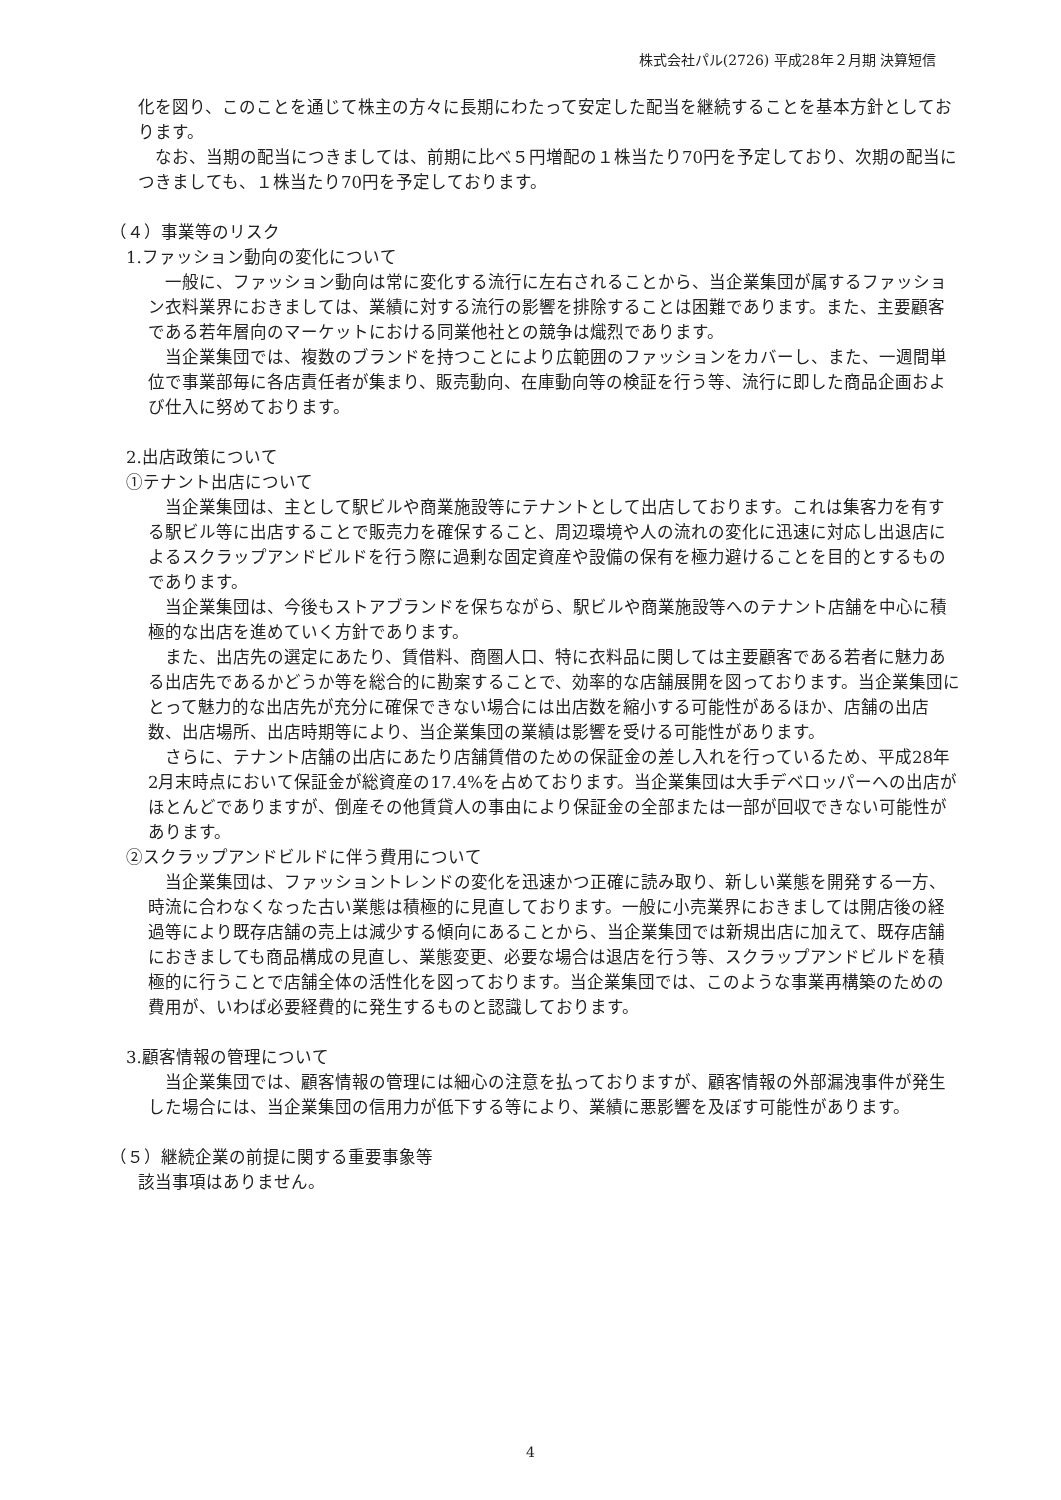株式会社パル(2726) 平成28年２月期 決算短信
化を図り、このことを通じて株主の方々に長期にわたって安定した配当を継続することを基本方針としております。
　なお、当期の配当につきましては、前期に比べ５円増配の１株当たり70円を予定しており、次期の配当につきましても、１株当たり70円を予定しております。
（４）事業等のリスク
1.ファッション動向の変化について
　一般に、ファッション動向は常に変化する流行に左右されることから、当企業集団が属するファッション衣料業界におきましては、業績に対する流行の影響を排除することは困難であります。また、主要顧客である若年層向のマーケットにおける同業他社との競争は熾烈であります。
　当企業集団では、複数のブランドを持つことにより広範囲のファッションをカバーし、また、一週間単位で事業部毎に各店責任者が集まり、販売動向、在庫動向等の検証を行う等、流行に即した商品企画および仕入に努めております。
2.出店政策について
①テナント出店について
　当企業集団は、主として駅ビルや商業施設等にテナントとして出店しております。これは集客力を有する駅ビル等に出店することで販売力を確保すること、周辺環境や人の流れの変化に迅速に対応し出退店によるスクラップアンドビルドを行う際に過剰な固定資産や設備の保有を極力避けることを目的とするものであります。
　当企業集団は、今後もストアブランドを保ちながら、駅ビルや商業施設等へのテナント店舗を中心に積極的な出店を進めていく方針であります。
　また、出店先の選定にあたり、賃借料、商圏人口、特に衣料品に関しては主要顧客である若者に魅力ある出店先であるかどうか等を総合的に勘案することで、効率的な店舗展開を図っております。当企業集団にとって魅力的な出店先が充分に確保できない場合には出店数を縮小する可能性があるほか、店舗の出店数、出店場所、出店時期等により、当企業集団の業績は影響を受ける可能性があります。
　さらに、テナント店舗の出店にあたり店舗賃借のための保証金の差し入れを行っているため、平成28年2月末時点において保証金が総資産の17.4%を占めております。当企業集団は大手デベロッパーへの出店がほとんどでありますが、倒産その他賃貸人の事由により保証金の全部または一部が回収できない可能性があります。
②スクラップアンドビルドに伴う費用について
　当企業集団は、ファッショントレンドの変化を迅速かつ正確に読み取り、新しい業態を開発する一方、時流に合わなくなった古い業態は積極的に見直しております。一般に小売業界におきましては開店後の経過等により既存店舗の売上は減少する傾向にあることから、当企業集団では新規出店に加えて、既存店舗におきましても商品構成の見直し、業態変更、必要な場合は退店を行う等、スクラップアンドビルドを積極的に行うことで店舗全体の活性化を図っております。当企業集団では、このような事業再構築のための費用が、いわば必要経費的に発生するものと認識しております。
3.顧客情報の管理について
　当企業集団では、顧客情報の管理には細心の注意を払っておりますが、顧客情報の外部漏洩事件が発生した場合には、当企業集団の信用力が低下する等により、業績に悪影響を及ぼす可能性があります。
（５）継続企業の前提に関する重要事象等
該当事項はありません。
4